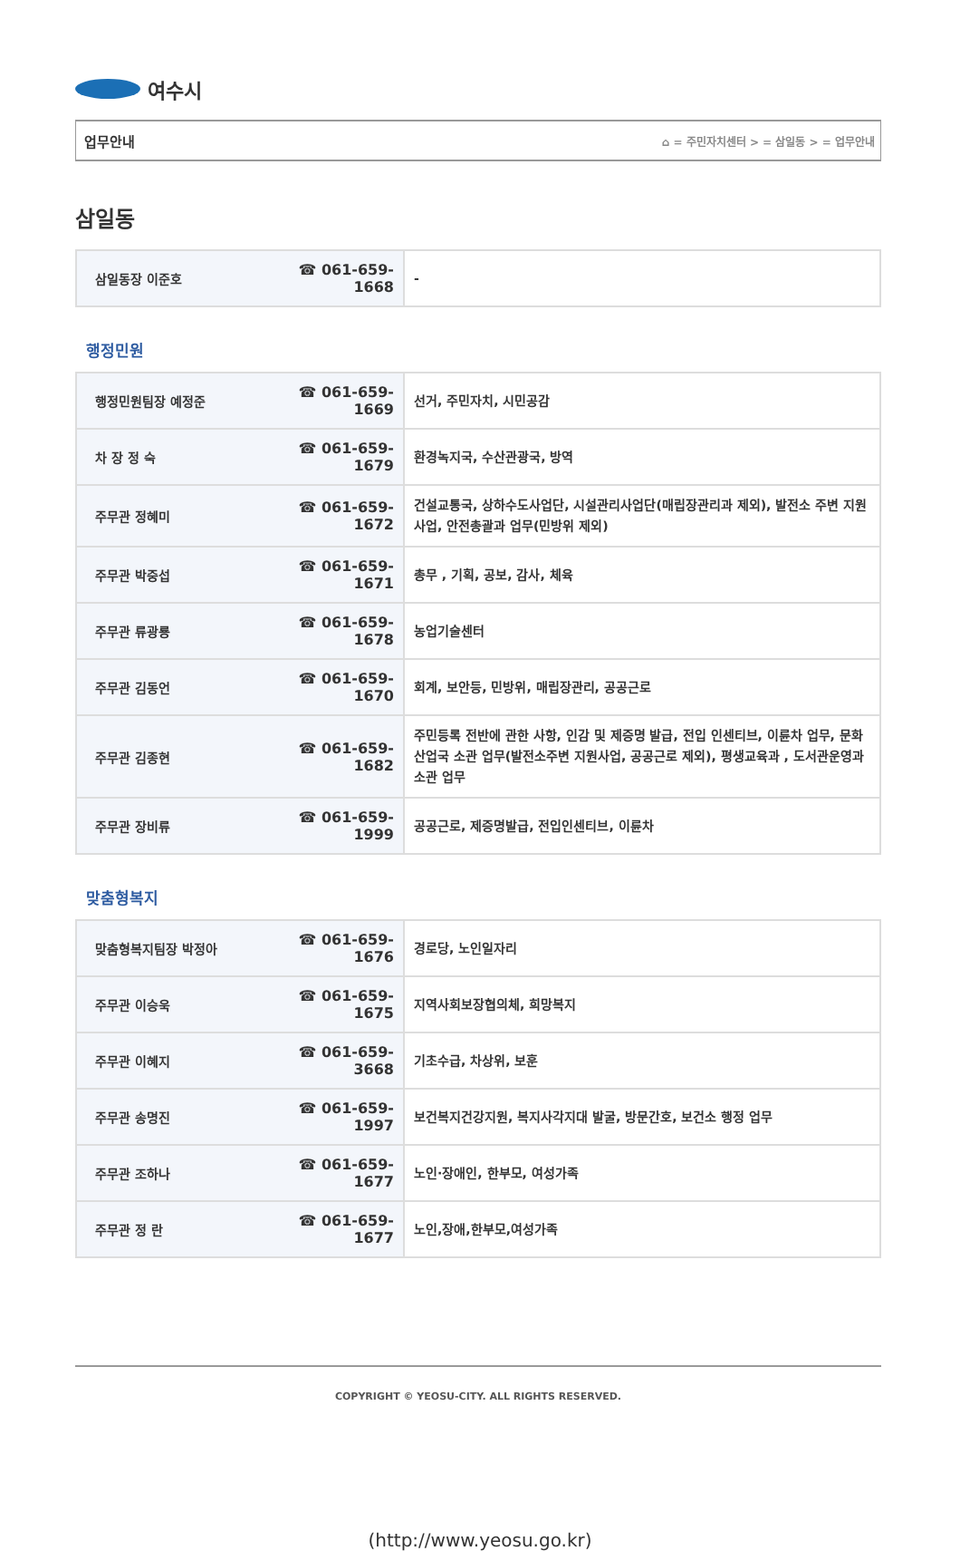여수시
업무안내 ⌂ = 주민자치센터 > = 삼일동 > = 업무안내
삼일동
| 삼일동장 이준호 | ☎ 061-659-1668 | - |
행정민원
| 행정민원팀장 예정준 | ☎ 061-659-1669 | 선거, 주민자치, 시민공감 |
| 차 장 정 숙 | ☎ 061-659-1679 | 환경녹지국, 수산관광국, 방역 |
| 주무관 정혜미 | ☎ 061-659-1672 | 건설교통국, 상하수도사업단, 시설관리사업단(매립장관리과 제외), 발전소 주변 지원사업, 안전총괄과 업무(민방위 제외) |
| 주무관 박중섭 | ☎ 061-659-1671 | 총무 , 기획, 공보, 감사, 체육 |
| 주무관 류광룡 | ☎ 061-659-1678 | 농업기술센터 |
| 주무관 김동언 | ☎ 061-659-1670 | 회계, 보안등, 민방위, 매립장관리, 공공근로 |
| 주무관 김종현 | ☎ 061-659-1682 | 주민등록 전반에 관한 사항, 인감 및 제증명 발급, 전입 인센티브, 이륜차 업무, 문화산업국 소관 업무(발전소주변 지원사업, 공공근로 제외), 평생교육과 , 도서관운영과 소관 업무 |
| 주무관 장비류 | ☎ 061-659-1999 | 공공근로, 제증명발급, 전입인센티브, 이륜차 |
맞춤형복지
| 맞춤형복지팀장 박정아 | ☎ 061-659-1676 | 경로당, 노인일자리 |
| 주무관 이승욱 | ☎ 061-659-1675 | 지역사회보장협의체, 희망복지 |
| 주무관 이혜지 | ☎ 061-659-3668 | 기초수급, 차상위, 보훈 |
| 주무관 송명진 | ☎ 061-659-1997 | 보건복지건강지원, 복지사각지대 발굴, 방문간호, 보건소 행정 업무 |
| 주무관 조하나 | ☎ 061-659-1677 | 노인·장애인, 한부모, 여성가족 |
| 주무관 정 란 | ☎ 061-659-1677 | 노인,장애,한부모,여성가족 |
COPYRIGHT © YEOSU-CITY. ALL RIGHTS RESERVED.
(http://www.yeosu.go.kr)